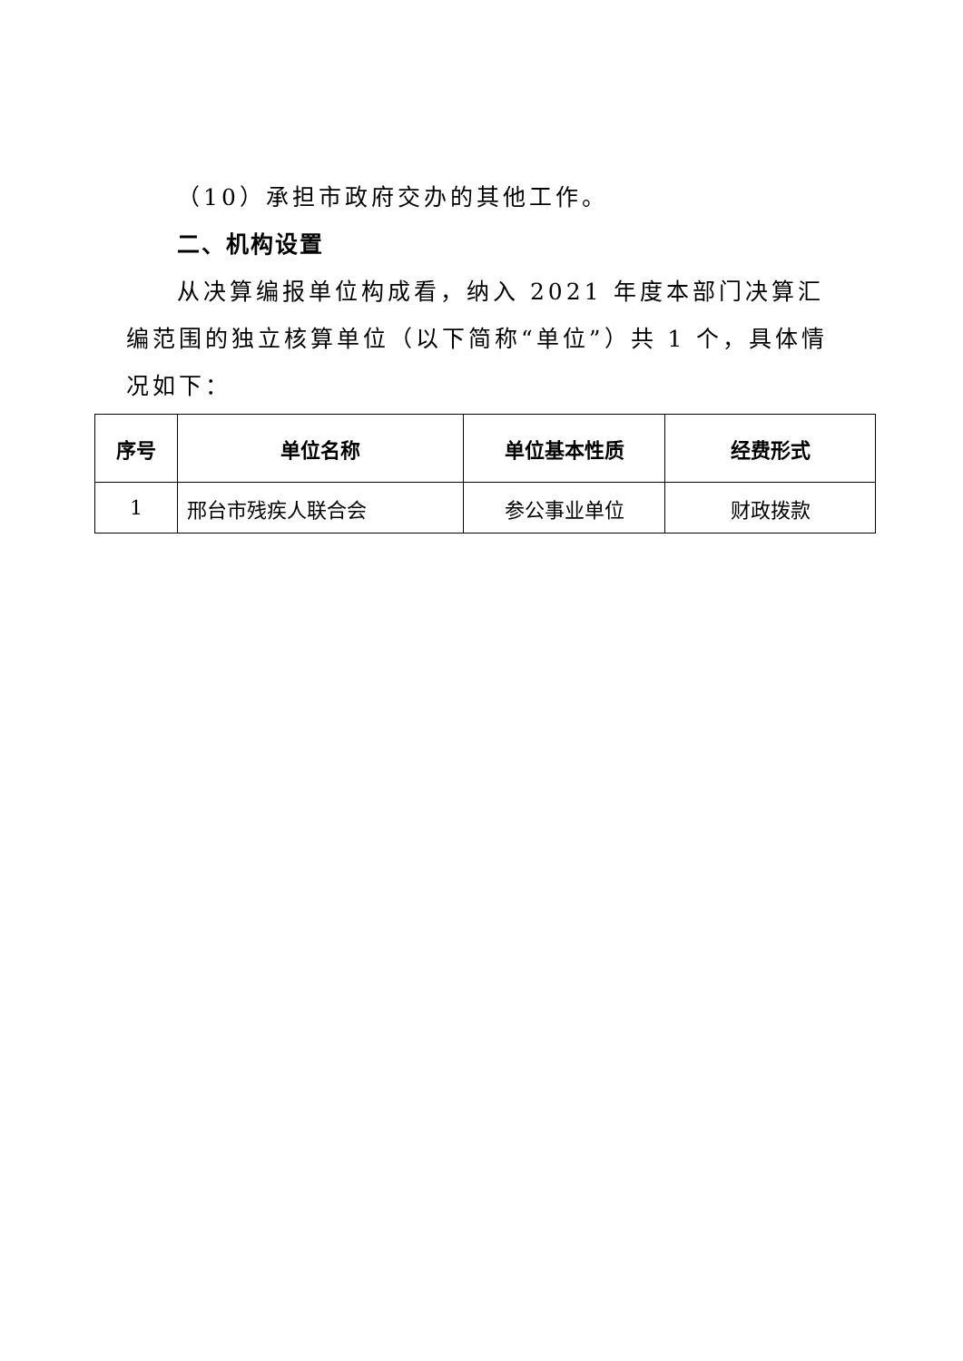（10）承担市政府交办的其他工作。
二、机构设置
从决算编报单位构成看，纳入 2021 年度本部门决算汇编范围的独立核算单位（以下简称“单位”）共 1 个，具体情况如下：
| 序号 | 单位名称 | 单位基本性质 | 经费形式 |
| --- | --- | --- | --- |
| 1 | 邢台市残疾人联合会 | 参公事业单位 | 财政拨款 |